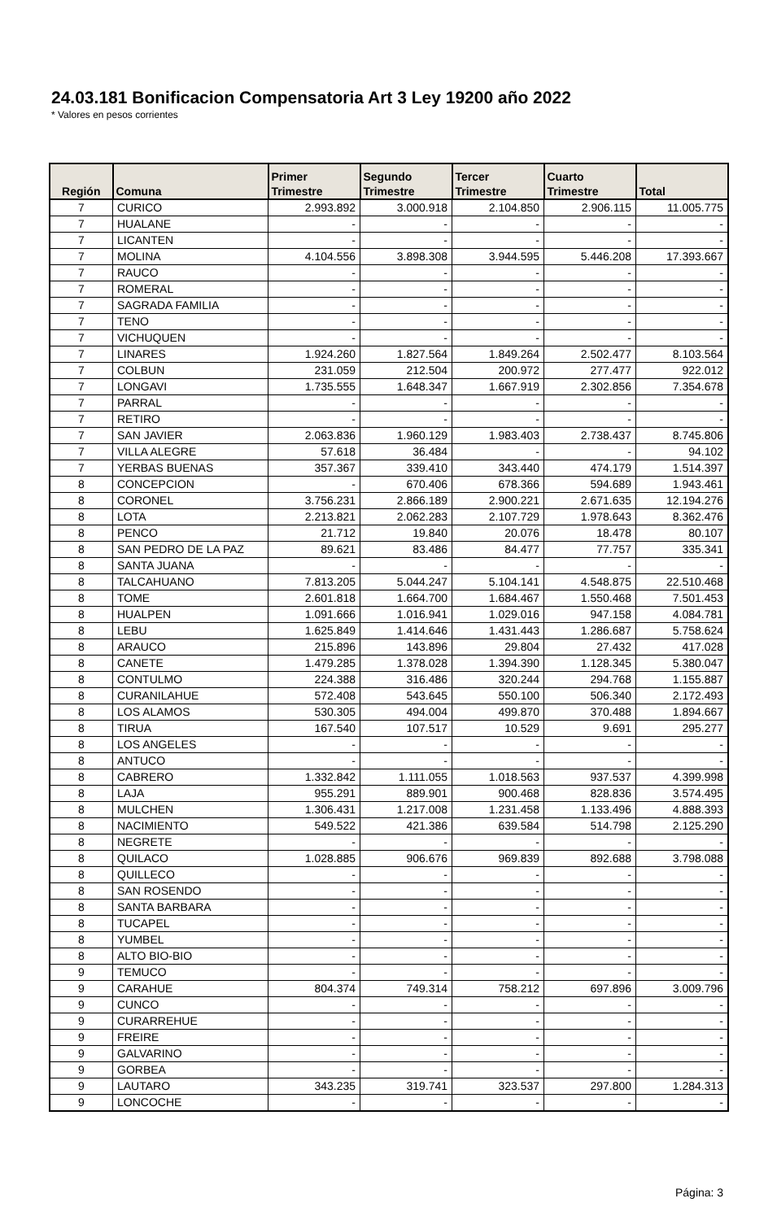24.03.181 Bonificacion Compensatoria Art 3 Ley 19200 año 2022
* Valores en pesos corrientes
| Región | Comuna | Primer Trimestre | Segundo Trimestre | Tercer Trimestre | Cuarto Trimestre | Total |
| --- | --- | --- | --- | --- | --- | --- |
| 7 | CURICO | 2.993.892 | 3.000.918 | 2.104.850 | 2.906.115 | 11.005.775 |
| 7 | HUALANE | - | - | - | - | - |
| 7 | LICANTEN | - | - | - | - | - |
| 7 | MOLINA | 4.104.556 | 3.898.308 | 3.944.595 | 5.446.208 | 17.393.667 |
| 7 | RAUCO | - | - | - | - | - |
| 7 | ROMERAL | - | - | - | - | - |
| 7 | SAGRADA FAMILIA | - | - | - | - | - |
| 7 | TENO | - | - | - | - | - |
| 7 | VICHUQUEN | - | - | - | - | - |
| 7 | LINARES | 1.924.260 | 1.827.564 | 1.849.264 | 2.502.477 | 8.103.564 |
| 7 | COLBUN | 231.059 | 212.504 | 200.972 | 277.477 | 922.012 |
| 7 | LONGAVI | 1.735.555 | 1.648.347 | 1.667.919 | 2.302.856 | 7.354.678 |
| 7 | PARRAL | - | - | - | - | - |
| 7 | RETIRO | - | - | - | - | - |
| 7 | SAN JAVIER | 2.063.836 | 1.960.129 | 1.983.403 | 2.738.437 | 8.745.806 |
| 7 | VILLA ALEGRE | 57.618 | 36.484 | - | - | 94.102 |
| 7 | YERBAS BUENAS | 357.367 | 339.410 | 343.440 | 474.179 | 1.514.397 |
| 8 | CONCEPCION | - | 670.406 | 678.366 | 594.689 | 1.943.461 |
| 8 | CORONEL | 3.756.231 | 2.866.189 | 2.900.221 | 2.671.635 | 12.194.276 |
| 8 | LOTA | 2.213.821 | 2.062.283 | 2.107.729 | 1.978.643 | 8.362.476 |
| 8 | PENCO | 21.712 | 19.840 | 20.076 | 18.478 | 80.107 |
| 8 | SAN PEDRO DE LA PAZ | 89.621 | 83.486 | 84.477 | 77.757 | 335.341 |
| 8 | SANTA JUANA | - | - | - | - | - |
| 8 | TALCAHUANO | 7.813.205 | 5.044.247 | 5.104.141 | 4.548.875 | 22.510.468 |
| 8 | TOME | 2.601.818 | 1.664.700 | 1.684.467 | 1.550.468 | 7.501.453 |
| 8 | HUALPEN | 1.091.666 | 1.016.941 | 1.029.016 | 947.158 | 4.084.781 |
| 8 | LEBU | 1.625.849 | 1.414.646 | 1.431.443 | 1.286.687 | 5.758.624 |
| 8 | ARAUCO | 215.896 | 143.896 | 29.804 | 27.432 | 417.028 |
| 8 | CANETE | 1.479.285 | 1.378.028 | 1.394.390 | 1.128.345 | 5.380.047 |
| 8 | CONTULMO | 224.388 | 316.486 | 320.244 | 294.768 | 1.155.887 |
| 8 | CURANILAHUE | 572.408 | 543.645 | 550.100 | 506.340 | 2.172.493 |
| 8 | LOS ALAMOS | 530.305 | 494.004 | 499.870 | 370.488 | 1.894.667 |
| 8 | TIRUA | 167.540 | 107.517 | 10.529 | 9.691 | 295.277 |
| 8 | LOS ANGELES | - | - | - | - | - |
| 8 | ANTUCO | - | - | - | - | - |
| 8 | CABRERO | 1.332.842 | 1.111.055 | 1.018.563 | 937.537 | 4.399.998 |
| 8 | LAJA | 955.291 | 889.901 | 900.468 | 828.836 | 3.574.495 |
| 8 | MULCHEN | 1.306.431 | 1.217.008 | 1.231.458 | 1.133.496 | 4.888.393 |
| 8 | NACIMIENTO | 549.522 | 421.386 | 639.584 | 514.798 | 2.125.290 |
| 8 | NEGRETE | - | - | - | - | - |
| 8 | QUILACO | 1.028.885 | 906.676 | 969.839 | 892.688 | 3.798.088 |
| 8 | QUILLECO | - | - | - | - | - |
| 8 | SAN ROSENDO | - | - | - | - | - |
| 8 | SANTA BARBARA | - | - | - | - | - |
| 8 | TUCAPEL | - | - | - | - | - |
| 8 | YUMBEL | - | - | - | - | - |
| 8 | ALTO BIO-BIO | - | - | - | - | - |
| 9 | TEMUCO | - | - | - | - | - |
| 9 | CARAHUE | 804.374 | 749.314 | 758.212 | 697.896 | 3.009.796 |
| 9 | CUNCO | - | - | - | - | - |
| 9 | CURARREHUE | - | - | - | - | - |
| 9 | FREIRE | - | - | - | - | - |
| 9 | GALVARINO | - | - | - | - | - |
| 9 | GORBEA | - | - | - | - | - |
| 9 | LAUTARO | 343.235 | 319.741 | 323.537 | 297.800 | 1.284.313 |
| 9 | LONCOCHE | - | - | - | - | - |
Página: 3